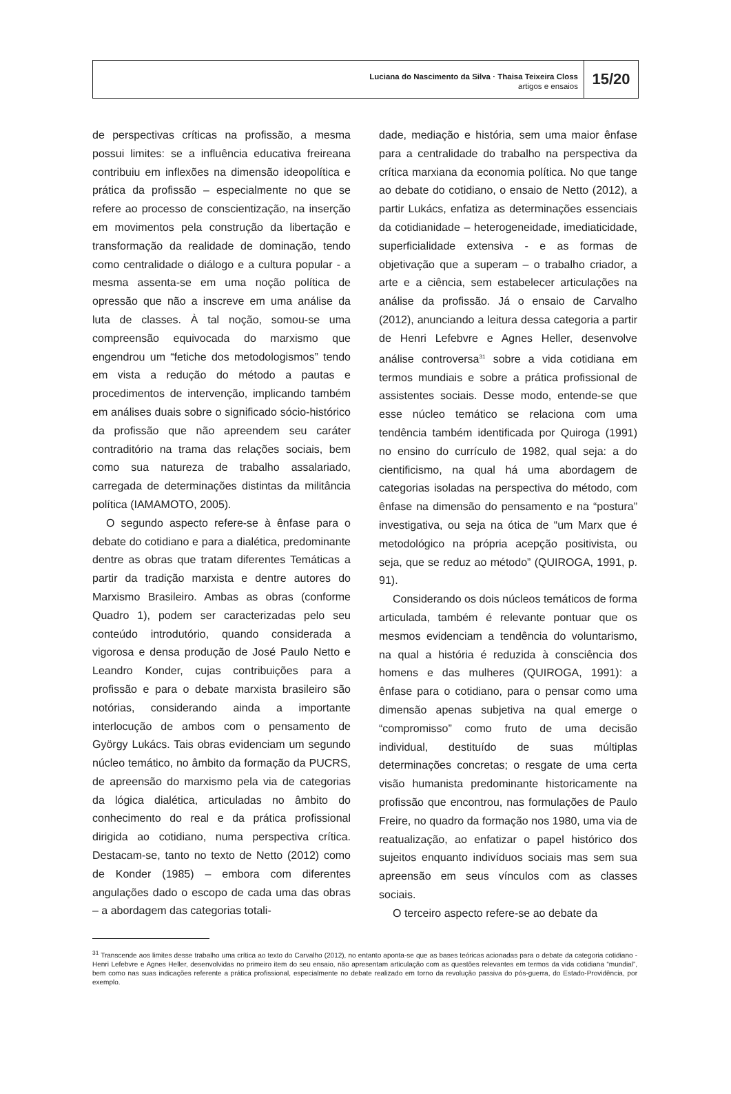Luciana do Nascimento da Silva · Thaisa Teixeira Closs
artigos e ensaios
15/20
de perspectivas críticas na profissão, a mesma possui limites: se a influência educativa freireana contribuiu em inflexões na dimensão ideopolítica e prática da profissão – especialmente no que se refere ao processo de conscientização, na inserção em movimentos pela construção da libertação e transformação da realidade de dominação, tendo como centralidade o diálogo e a cultura popular - a mesma assenta-se em uma noção política de opressão que não a inscreve em uma análise da luta de classes. À tal noção, somou-se uma compreensão equivocada do marxismo que engendrou um “fetiche dos metodologismos” tendo em vista a redução do método a pautas e procedimentos de intervenção, implicando também em análises duais sobre o significado sócio-histórico da profissão que não apreendem seu caráter contraditório na trama das relações sociais, bem como sua natureza de trabalho assalariado, carregada de determinações distintas da militância política (IAMAMOTO, 2005).
O segundo aspecto refere-se à ênfase para o debate do cotidiano e para a dialética, predominante dentre as obras que tratam diferentes Temáticas a partir da tradição marxista e dentre autores do Marxismo Brasileiro. Ambas as obras (conforme Quadro 1), podem ser caracterizadas pelo seu conteúdo introdutório, quando considerada a vigorosa e densa produção de José Paulo Netto e Leandro Konder, cujas contribuições para a profissão e para o debate marxista brasileiro são notórias, considerando ainda a importante interlocução de ambos com o pensamento de György Lukács. Tais obras evidenciam um segundo núcleo temático, no âmbito da formação da PUCRS, de apreensão do marxismo pela via de categorias da lógica dialética, articuladas no âmbito do conhecimento do real e da prática profissional dirigida ao cotidiano, numa perspectiva crítica. Destacam-se, tanto no texto de Netto (2012) como de Konder (1985) – embora com diferentes angulações dado o escopo de cada uma das obras – a abordagem das categorias totali-
dade, mediação e história, sem uma maior ênfase para a centralidade do trabalho na perspectiva da crítica marxiana da economia política. No que tange ao debate do cotidiano, o ensaio de Netto (2012), a partir Lukács, enfatiza as determinações essenciais da cotidianidade – heterogeneidade, imediaticidade, superficialidade extensiva - e as formas de objetivação que a superam – o trabalho criador, a arte e a ciência, sem estabelecer articulações na análise da profissão. Já o ensaio de Carvalho (2012), anunciando a leitura dessa categoria a partir de Henri Lefebvre e Agnes Heller, desenvolve análise controversa<sup>31</sup> sobre a vida cotidiana em termos mundiais e sobre a prática profissional de assistentes sociais. Desse modo, entende-se que esse núcleo temático se relaciona com uma tendência também identificada por Quiroga (1991) no ensino do currículo de 1982, qual seja: a do cientificismo, na qual há uma abordagem de categorias isoladas na perspectiva do método, com ênfase na dimensão do pensamento e na “postura” investigativa, ou seja na ótica de “um Marx que é metodológico na própria acepção positivista, ou seja, que se reduz ao método” (QUIROGA, 1991, p. 91).
Considerando os dois núcleos temáticos de forma articulada, também é relevante pontuar que os mesmos evidenciam a tendência do voluntarismo, na qual a história é reduzida à consciência dos homens e das mulheres (QUIROGA, 1991): a ênfase para o cotidiano, para o pensar como uma dimensão apenas subjetiva na qual emerge o “compromisso” como fruto de uma decisão individual, destituído de suas múltiplas determinações concretas; o resgate de uma certa visão humanista predominante historicamente na profissão que encontrou, nas formulações de Paulo Freire, no quadro da formação nos 1980, uma via de reatualização, ao enfatizar o papel histórico dos sujeitos enquanto indivíduos sociais mas sem sua apreensão em seus vínculos com as classes sociais.
O terceiro aspecto refere-se ao debate da
<sup>31</sup> Transcende aos limites desse trabalho uma crítica ao texto do Carvalho (2012), no entanto aponta-se que as bases teóricas acionadas para o debate da categoria cotidiano - Henri Lefebvre e Agnes Heller, desenvolvidas no primeiro item do seu ensaio, não apresentam articulação com as questões relevantes em termos da vida cotidiana “mundial”, bem como nas suas indicações referente a prática profissional, especialmente no debate realizado em torno da revolução passiva do pós-guerra, do Estado-Providência, por exemplo.